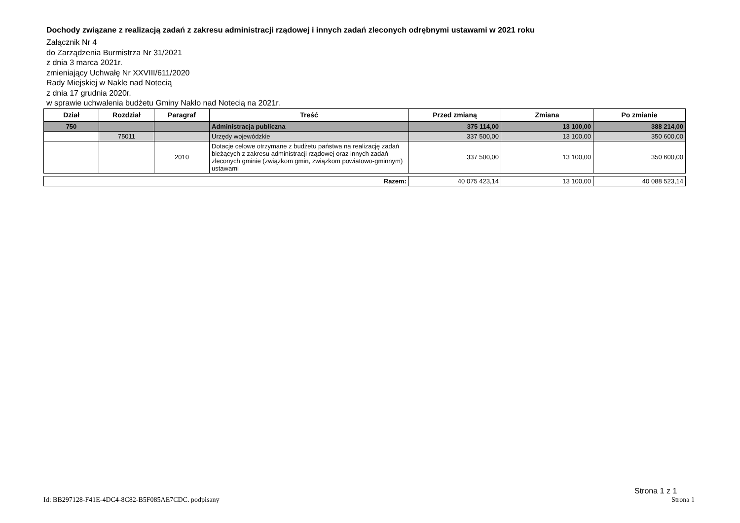Dochody związane z realizacją zadań z zakresu administracji rządowej i innych zadań zleconych odrębnymi ustawami w 2021 roku
Załącznik Nr 4
do Zarządzenia Burmistrza Nr 31/2021
z dnia 3 marca 2021r.
zmieniający Uchwałę Nr XXVIII/611/2020
Rady Miejskiej w Nakle nad Notecią
z dnia 17 grudnia 2020r.
w sprawie uchwalenia budżetu Gminy Nakło nad Notecią na 2021r.
| Dział | Rozdział | Paragraf | Treść | Przed zmianą | Zmiana | Po zmianie |
| --- | --- | --- | --- | --- | --- | --- |
| 750 | | | Administracja publiczna | 375 114,00 | 13 100,00 | 388 214,00 |
| | 75011 | | Urzędy wojewódzkie | 337 500,00 | 13 100,00 | 350 600,00 |
| | | 2010 | Dotacje celowe otrzymane z budżetu państwa na realizację zadań bieżących z zakresu administracji rządowej oraz innych zadań zleconych gminie (związkom gmin, związkom powiatowo-gminnym) ustawami | 337 500,00 | 13 100,00 | 350 600,00 |
| Razem: | 40 075 423,14 | 13 100,00 | 40 088 523,14 |
Strona 1 z 1
Id: BB297128-F41E-4DC4-8C82-B5F085AE7CDC. podpisany Strona 1